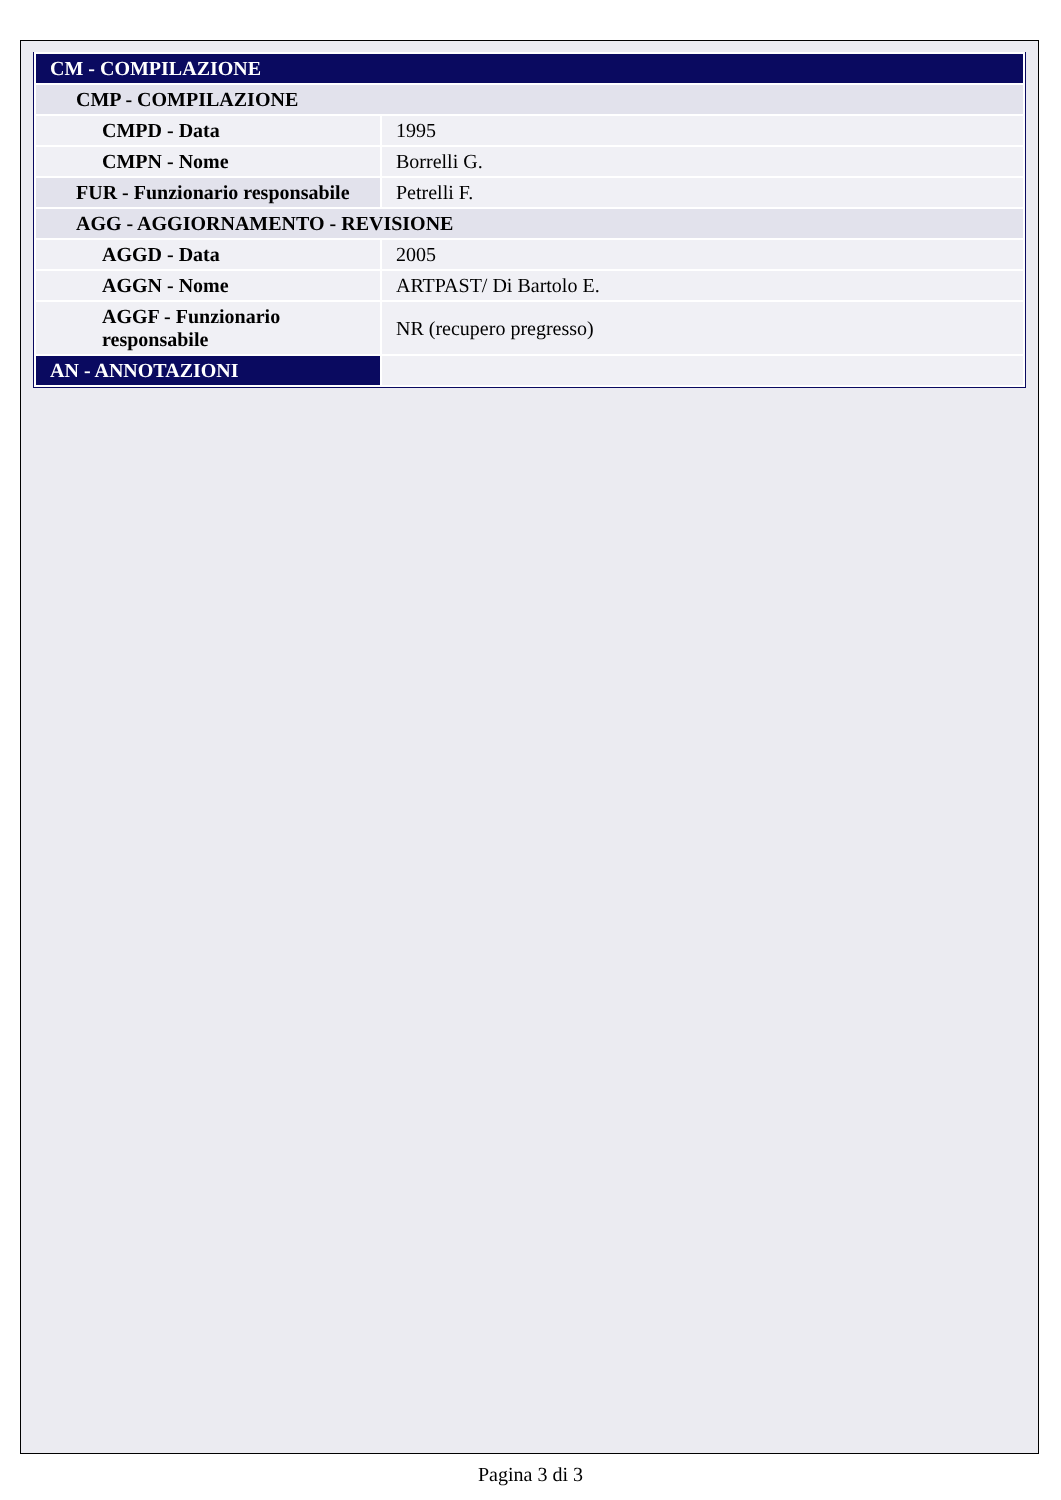| CM - COMPILAZIONE | |
| CMP - COMPILAZIONE | |
| CMPD - Data | 1995 |
| CMPN - Nome | Borrelli G. |
| FUR - Funzionario responsabile | Petrelli F. |
| AGG - AGGIORNAMENTO - REVISIONE | |
| AGGD - Data | 2005 |
| AGGN - Nome | ARTPAST/ Di Bartolo E. |
| AGGF - Funzionario responsabile | NR (recupero pregresso) |
| AN - ANNOTAZIONI | |
Pagina 3 di 3